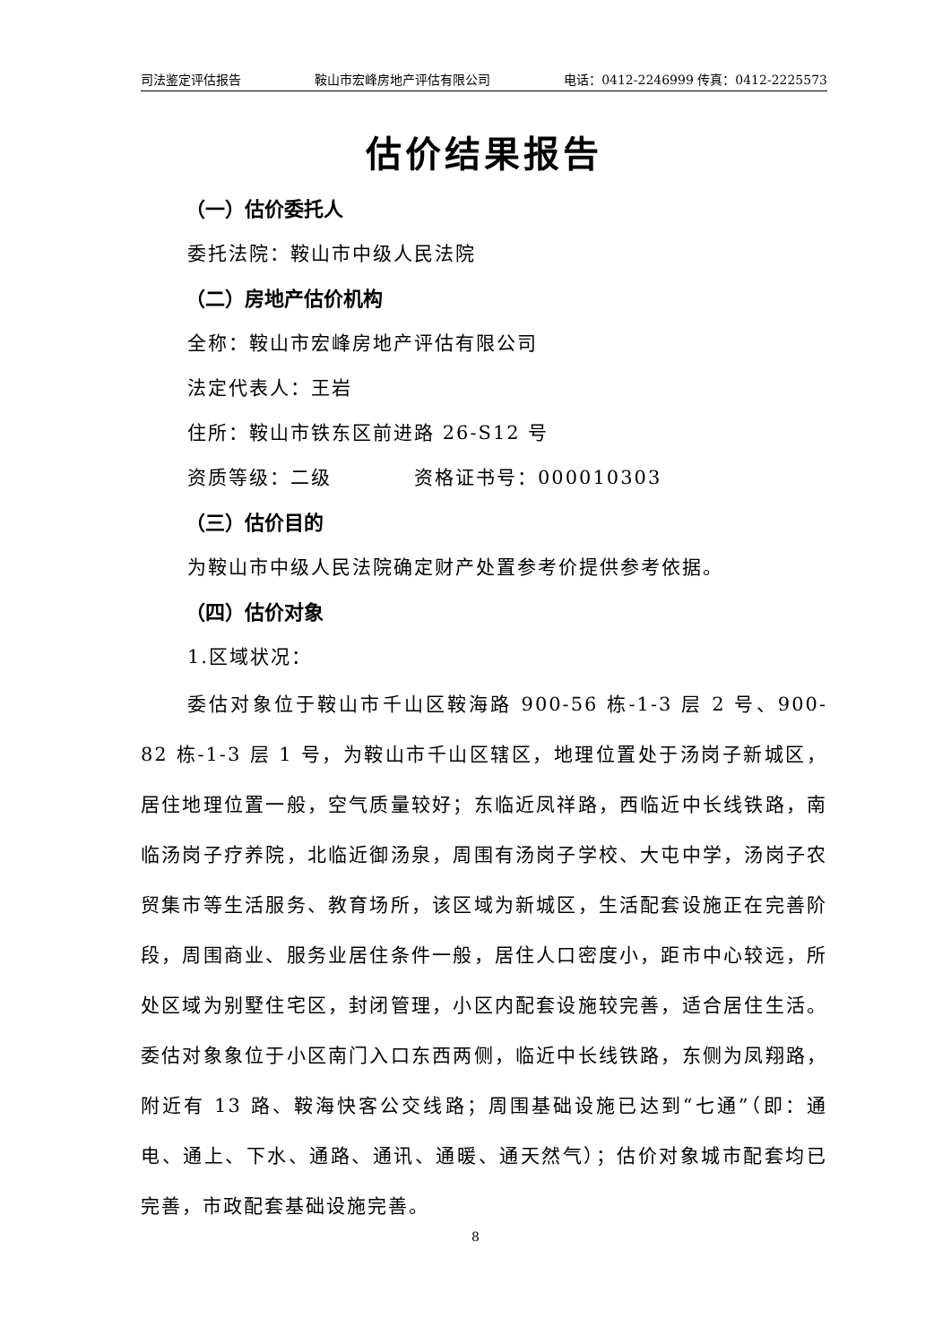司法鉴定评估报告 鞍山市宏峰房地产评估有限公司 电话：0412-2246999 传真：0412-2225573
估价结果报告
（一）估价委托人
委托法院：鞍山市中级人民法院
（二）房地产估价机构
全称：鞍山市宏峰房地产评估有限公司
法定代表人：王岩
住所：鞍山市铁东区前进路 26-S12 号
资质等级：二级　　　　资格证书号：000010303
（三）估价目的
为鞍山市中级人民法院确定财产处置参考价提供参考依据。
（四）估价对象
1.区域状况：
委估对象位于鞍山市千山区鞍海路 900-56 栋-1-3 层 2 号、900-82 栋-1-3 层 1 号，为鞍山市千山区辖区，地理位置处于汤岗子新城区，居住地理位置一般，空气质量较好；东临近凤祥路，西临近中长线铁路，南临汤岗子疗养院，北临近御汤泉，周围有汤岗子学校、大屯中学，汤岗子农贸集市等生活服务、教育场所，该区域为新城区，生活配套设施正在完善阶段，周围商业、服务业居住条件一般，居住人口密度小，距市中心较远，所处区域为别墅住宅区，封闭管理，小区内配套设施较完善，适合居住生活。委估对象象位于小区南门入口东西两侧，临近中长线铁路，东侧为凤翔路，附近有 13 路、鞍海快客公交线路；周围基础设施已达到“七通”（即：通电、通上、下水、通路、通讯、通暖、通天然气）；估价对象城市配套均已完善，市政配套基础设施完善。
8